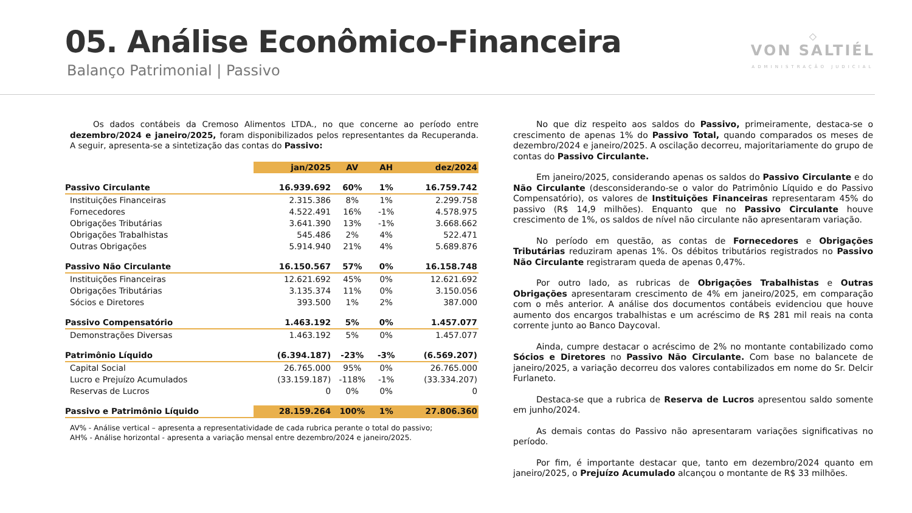05. Análise Econômico-Financeira
Balanço Patrimonial | Passivo
◇
VON SALTIÉL
ADMINISTRAÇÃO JUDICIAL
Os dados contábeis da Cremoso Alimentos LTDA., no que concerne ao período entre dezembro/2024 e janeiro/2025, foram disponibilizados pelos representantes da Recuperanda. A seguir, apresenta-se a sintetização das contas do Passivo:
| | jan/2025 | AV | AH | dez/2024 |
| Passivo Circulante | 16.939.692 | 60% | 1% | 16.759.742 |
| Instituições Financeiras | 2.315.386 | 8% | 1% | 2.299.758 |
| Fornecedores | 4.522.491 | 16% | -1% | 4.578.975 |
| Obrigações Tributárias | 3.641.390 | 13% | -1% | 3.668.662 |
| Obrigações Trabalhistas | 545.486 | 2% | 4% | 522.471 |
| Outras Obrigações | 5.914.940 | 21% | 4% | 5.689.876 |
| Passivo Não Circulante | 16.150.567 | 57% | 0% | 16.158.748 |
| Instituições Financeiras | 12.621.692 | 45% | 0% | 12.621.692 |
| Obrigações Tributárias | 3.135.374 | 11% | 0% | 3.150.056 |
| Sócios e Diretores | 393.500 | 1% | 2% | 387.000 |
| Passivo Compensatório | 1.463.192 | 5% | 0% | 1.457.077 |
| Demonstrações Diversas | 1.463.192 | 5% | 0% | 1.457.077 |
| Patrimônio Líquido | (6.394.187) | -23% | -3% | (6.569.207) |
| Capital Social | 26.765.000 | 95% | 0% | 26.765.000 |
| Lucro e Prejuízo Acumulados | (33.159.187) | -118% | -1% | (33.334.207) |
| Reservas de Lucros | 0 | 0% | 0% | 0 |
| Passivo e Patrimônio Líquido | 28.159.264 | 100% | 1% | 27.806.360 |
AV% - Análise vertical – apresenta a representatividade de cada rubrica perante o total do passivo;
AH% - Análise horizontal - apresenta a variação mensal entre dezembro/2024 e janeiro/2025.
No que diz respeito aos saldos do Passivo, primeiramente, destaca-se o crescimento de apenas 1% do Passivo Total, quando comparados os meses de dezembro/2024 e janeiro/2025. A oscilação decorreu, majoritariamente do grupo de contas do Passivo Circulante.
Em janeiro/2025, considerando apenas os saldos do Passivo Circulante e do Não Circulante (desconsiderando-se o valor do Patrimônio Líquido e do Passivo Compensatório), os valores de Instituições Financeiras representaram 45% do passivo (R$ 14,9 milhões). Enquanto que no Passivo Circulante houve crescimento de 1%, os saldos de nível não circulante não apresentaram variação.
No período em questão, as contas de Fornecedores e Obrigações Tributárias reduziram apenas 1%. Os débitos tributários registrados no Passivo Não Circulante registraram queda de apenas 0,47%.
Por outro lado, as rubricas de Obrigações Trabalhistas e Outras Obrigações apresentaram crescimento de 4% em janeiro/2025, em comparação com o mês anterior. A análise dos documentos contábeis evidenciou que houve aumento dos encargos trabalhistas e um acréscimo de R$ 281 mil reais na conta corrente junto ao Banco Daycoval.
Ainda, cumpre destacar o acréscimo de 2% no montante contabilizado como Sócios e Diretores no Passivo Não Circulante. Com base no balancete de janeiro/2025, a variação decorreu dos valores contabilizados em nome do Sr. Delcir Furlaneto.
Destaca-se que a rubrica de Reserva de Lucros apresentou saldo somente em junho/2024.
As demais contas do Passivo não apresentaram variações significativas no período.
Por fim, é importante destacar que, tanto em dezembro/2024 quanto em janeiro/2025, o Prejuízo Acumulado alcançou o montante de R$ 33 milhões.